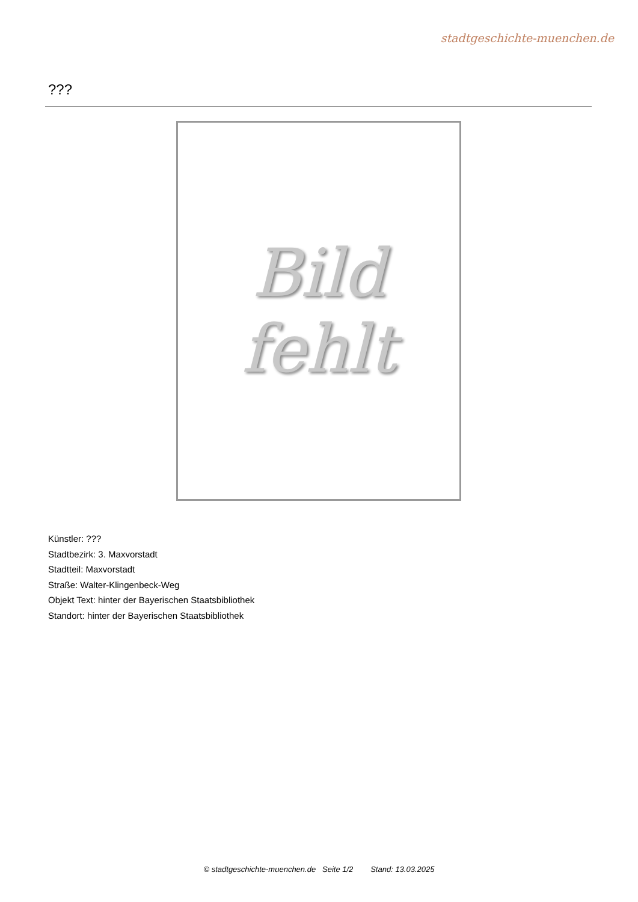stadtgeschichte-muenchen.de
???
Bild
fehlt
Künstler: ???
Stadtbezirk: 3. Maxvorstadt
Stadtteil: Maxvorstadt
Straße: Walter-Klingenbeck-Weg
Objekt Text: hinter der Bayerischen Staatsbibliothek
Standort: hinter der Bayerischen Staatsbibliothek
© stadtgeschichte-muenchen.de Seite 1/2 Stand: 13.03.2025